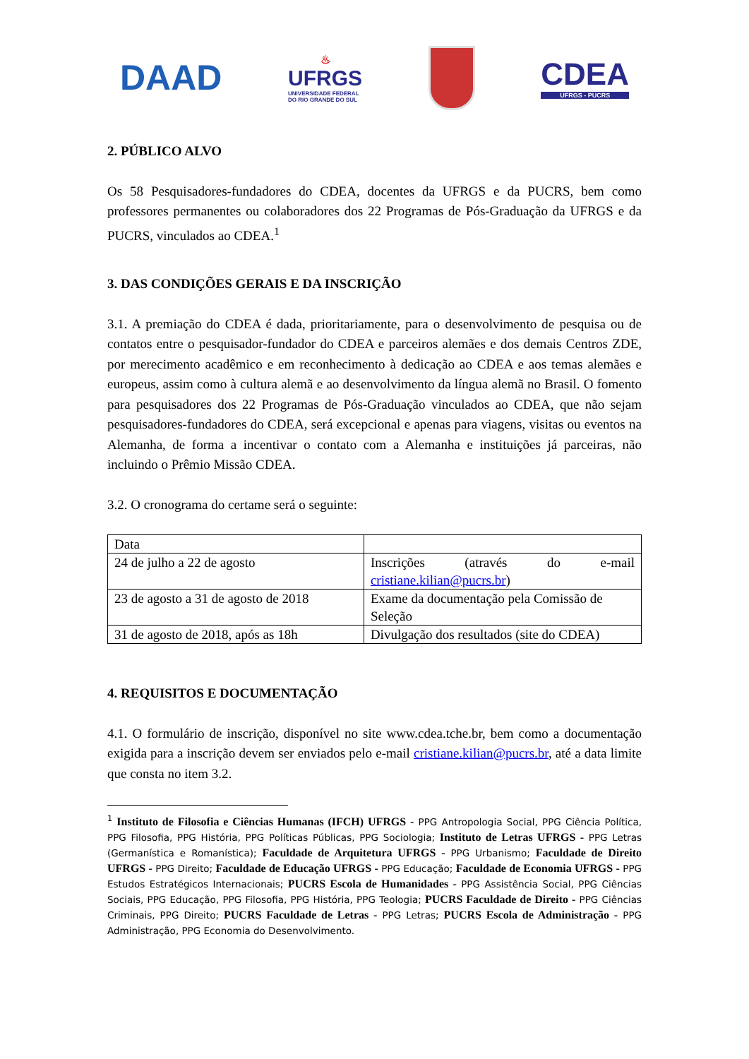DAAD
♨
UFRGS
UNIVERSIDADE FEDERAL
DO RIO GRANDE DO SUL
CDEA
UFRGS - PUCRS
2. PÚBLICO ALVO
Os 58 Pesquisadores-fundadores do CDEA, docentes da UFRGS e da PUCRS, bem como professores permanentes ou colaboradores dos 22 Programas de Pós-Graduação da UFRGS e da PUCRS, vinculados ao CDEA.<sup>1</sup>
3. DAS CONDIÇÕES GERAIS E DA INSCRIÇÃO
3.1. A premiação do CDEA é dada, prioritariamente, para o desenvolvimento de pesquisa ou de contatos entre o pesquisador-fundador do CDEA e parceiros alemães e dos demais Centros ZDE, por merecimento acadêmico e em reconhecimento à dedicação ao CDEA e aos temas alemães e europeus, assim como à cultura alemã e ao desenvolvimento da língua alemã no Brasil. O fomento para pesquisadores dos 22 Programas de Pós-Graduação vinculados ao CDEA, que não sejam pesquisadores-fundadores do CDEA, será excepcional e apenas para viagens, visitas ou eventos na Alemanha, de forma a incentivar o contato com a Alemanha e instituições já parceiras, não incluindo o Prêmio Missão CDEA.
3.2. O cronograma do certame será o seguinte:
| Data | |
| 24 de julho a 22 de agosto | Inscrições (através do e-mail cristiane.kilian@pucrs.br ) |
| 23 de agosto a 31 de agosto de 2018 | Exame da documentação pela Comissão de Seleção |
| 31 de agosto de 2018, após as 18h | Divulgação dos resultados (site do CDEA) |
4. REQUISITOS E DOCUMENTAÇÃO
4.1. O formulário de inscrição, disponível no site www.cdea.tche.br, bem como a documentação exigida para a inscrição devem ser enviados pelo e-mail cristiane.kilian@pucrs.br, até a data limite que consta no item 3.2.
<sup>1</sup> Instituto de Filosofia e Ciências Humanas (IFCH) UFRGS - PPG Antropologia Social, PPG Ciência Política, PPG Filosofia, PPG História, PPG Políticas Públicas, PPG Sociologia; Instituto de Letras UFRGS - PPG Letras (Germanística e Romanística); Faculdade de Arquitetura UFRGS - PPG Urbanismo; Faculdade de Direito UFRGS - PPG Direito; Faculdade de Educação UFRGS - PPG Educação; Faculdade de Economia UFRGS - PPG Estudos Estratégicos Internacionais; PUCRS Escola de Humanidades - PPG Assistência Social, PPG Ciências Sociais, PPG Educação, PPG Filosofia, PPG História, PPG Teologia; PUCRS Faculdade de Direito - PPG Ciências Criminais, PPG Direito; PUCRS Faculdade de Letras - PPG Letras; PUCRS Escola de Administração - PPG Administração, PPG Economia do Desenvolvimento.